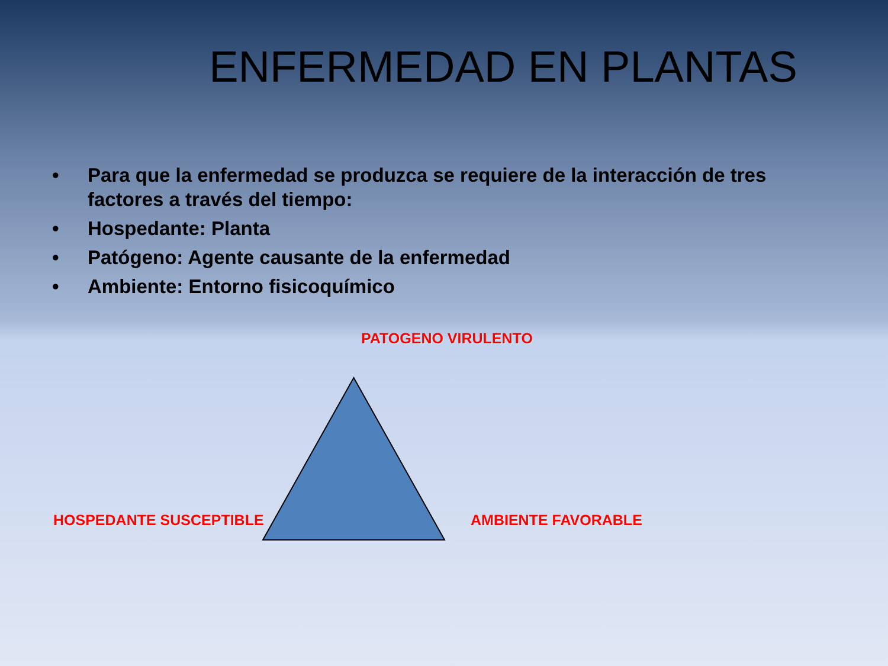ENFERMEDAD EN PLANTAS
• Para que la enfermedad se produzca se requiere de la interacción de tres factores a través del tiempo:
• Hospedante: Planta
• Patógeno: Agente causante de la enfermedad
• Ambiente: Entorno fisicoquímico
PATOGENO VIRULENTO
HOSPEDANTE SUSCEPTIBLE AMBIENTE FAVORABLE